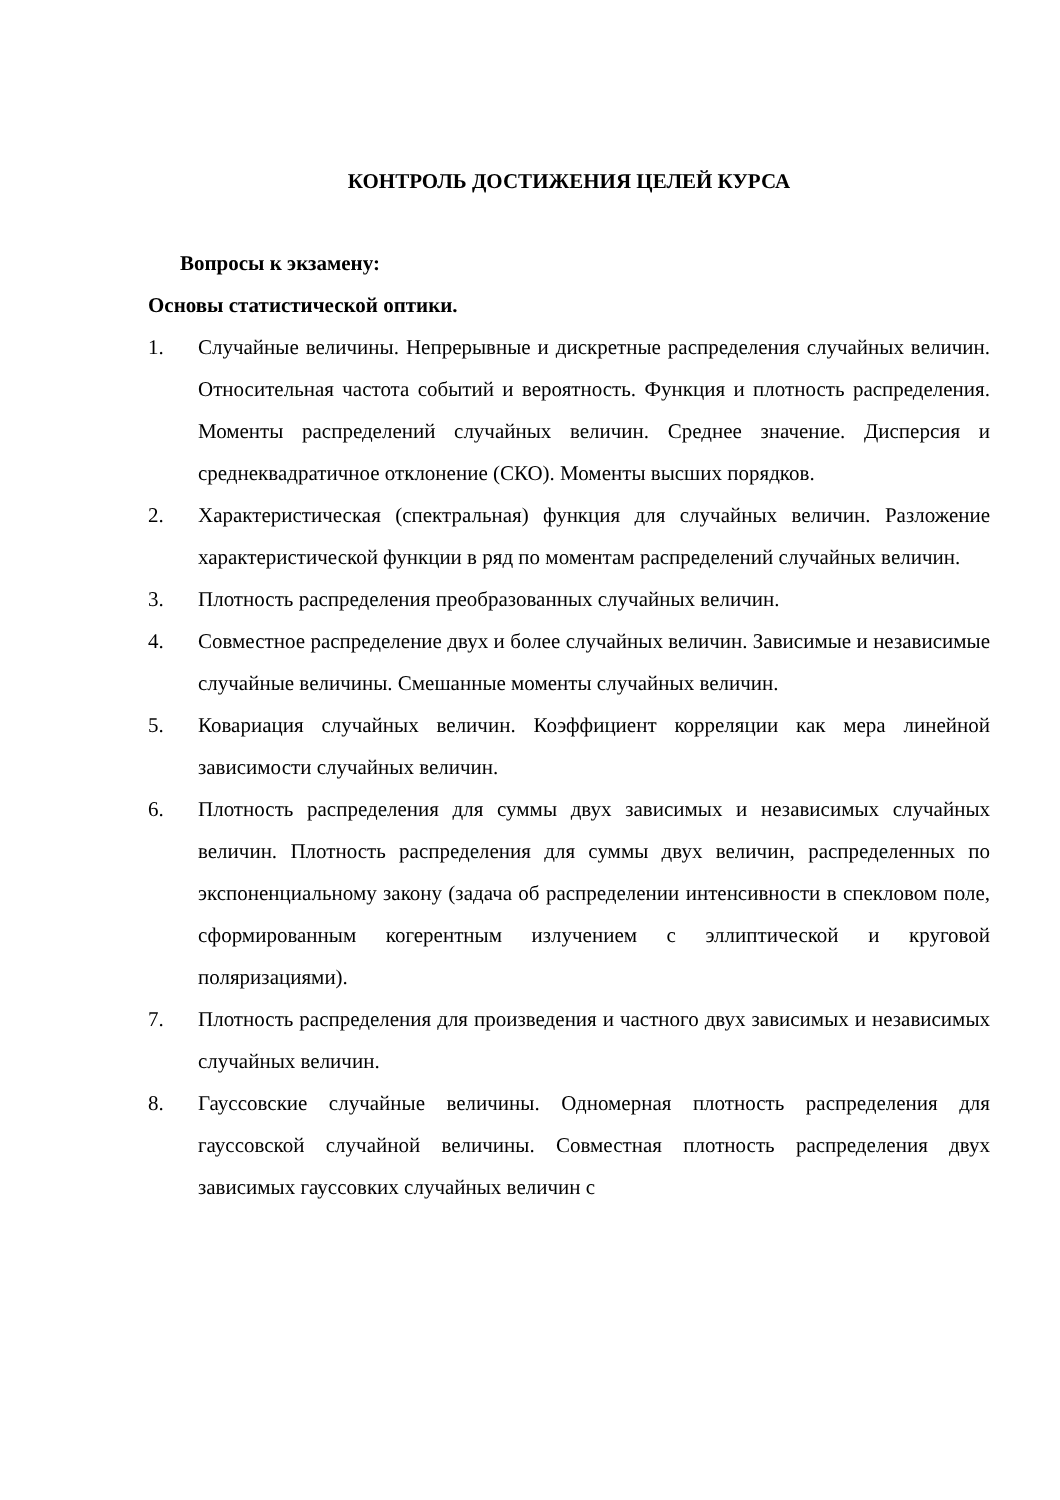КОНТРОЛЬ ДОСТИЖЕНИЯ ЦЕЛЕЙ КУРСА
Вопросы к экзамену:
Основы статистической оптики.
1. Случайные величины. Непрерывные и дискретные распределения случайных величин. Относительная частота событий и вероятность. Функция и плотность распределения. Моменты распределений случайных величин. Среднее значение. Дисперсия и среднеквадратичное отклонение (СКО). Моменты высших порядков.
2. Характеристическая (спектральная) функция для случайных величин. Разложение характеристической функции в ряд по моментам распределений случайных величин.
3. Плотность распределения преобразованных случайных величин.
4. Совместное распределение двух и более случайных величин. Зависимые и независимые случайные величины. Смешанные моменты случайных величин.
5. Ковариация случайных величин. Коэффициент корреляции как мера линейной зависимости случайных величин.
6. Плотность распределения для суммы двух зависимых и независимых случайных величин. Плотность распределения для суммы двух величин, распределенных по экспоненциальному закону (задача об распределении интенсивности в спекловом поле, сформированным когерентным излучением с эллиптической и круговой поляризациями).
7. Плотность распределения для произведения и частного двух зависимых и независимых случайных величин.
8. Гауссовские случайные величины. Одномерная плотность распределения для гауссовской случайной величины. Совместная плотность распределения двух зависимых гауссовких случайных величин с